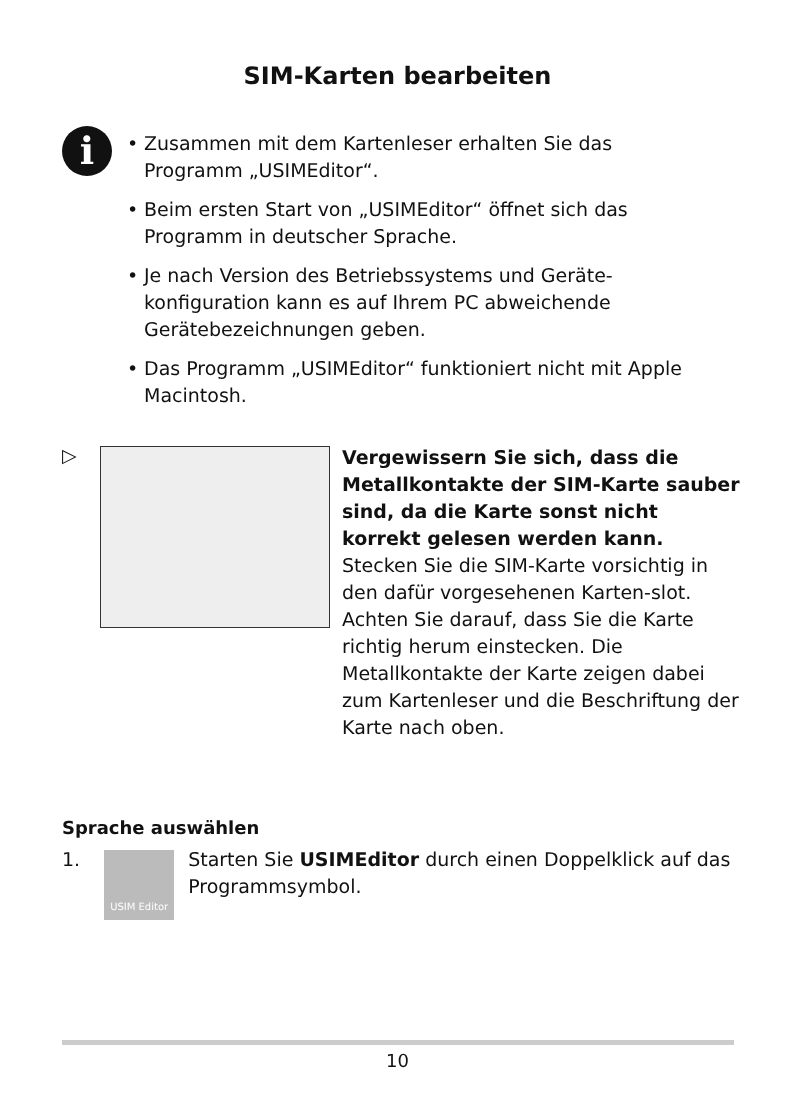SIM-Karten bearbeiten
i
• Zusammen mit dem Kartenleser erhalten Sie das Programm „USIMEditor“.
• Beim ersten Start von „USIMEditor“ öffnet sich das Programm in deutscher Sprache.
• Je nach Version des Betriebssystems und Geräte-konfiguration kann es auf Ihrem PC abweichende Gerätebezeichnungen geben.
• Das Programm „USIMEditor“ funktioniert nicht mit Apple Macintosh.
▷
Vergewissern Sie sich, dass die Metallkontakte der SIM-Karte sauber sind, da die Karte sonst nicht korrekt gelesen werden kann.
Stecken Sie die SIM-Karte vorsichtig in den dafür vorgesehenen Karten-slot. Achten Sie darauf, dass Sie die Karte richtig herum einstecken. Die Metallkontakte der Karte zeigen dabei zum Kartenleser und die Beschriftung der Karte nach oben.
Sprache auswählen
1.
USIM Editor
Starten Sie USIMEditor durch einen Doppelklick auf das Programmsymbol.
10